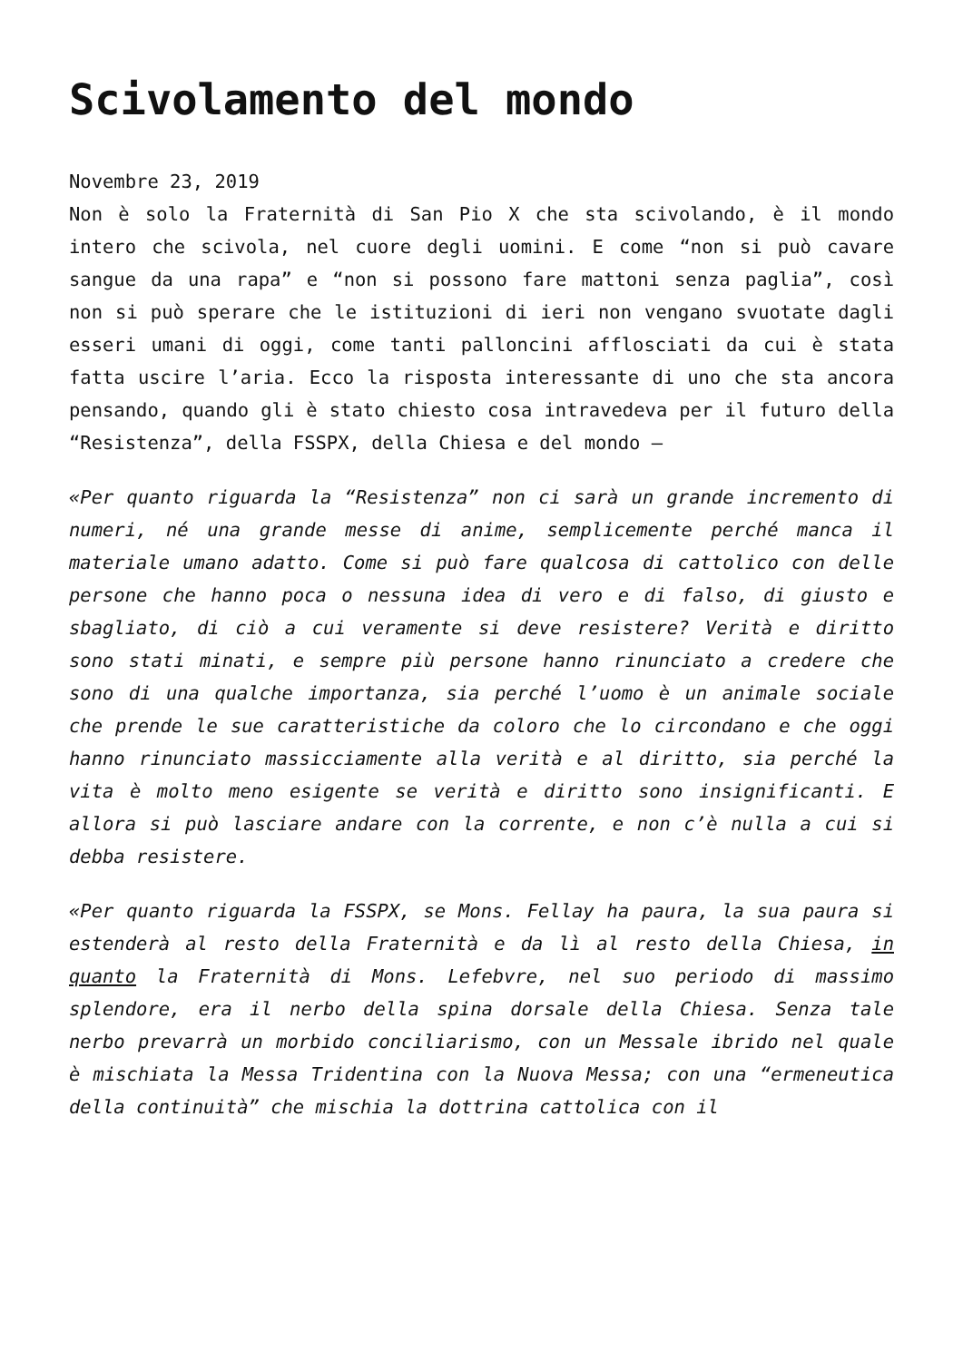Scivolamento del mondo
Novembre 23, 2019
Non è solo la Fraternità di San Pio X che sta scivolando, è il mondo intero che scivola, nel cuore degli uomini. E come “non si può cavare sangue da una rapa” e “non si possono fare mattoni senza paglia”, così non si può sperare che le istituzioni di ieri non vengano svuotate dagli esseri umani di oggi, come tanti palloncini afflosciati da cui è stata fatta uscire l’aria. Ecco la risposta interessante di uno che sta ancora pensando, quando gli è stato chiesto cosa intravedeva per il futuro della “Resistenza”, della FSSPX, della Chiesa e del mondo –
«Per quanto riguarda la “Resistenza” non ci sarà un grande incremento di numeri, né una grande messe di anime, semplicemente perché manca il materiale umano adatto. Come si può fare qualcosa di cattolico con delle persone che hanno poca o nessuna idea di vero e di falso, di giusto e sbagliato, di ciò a cui veramente si deve resistere? Verità e diritto sono stati minati, e sempre più persone hanno rinunciato a credere che sono di una qualche importanza, sia perché l’uomo è un animale sociale che prende le sue caratteristiche da coloro che lo circondano e che oggi hanno rinunciato massicciamente alla verità e al diritto, sia perché la vita è molto meno esigente se verità e diritto sono insignificanti. E allora si può lasciare andare con la corrente, e non c’è nulla a cui si debba resistere.
«Per quanto riguarda la FSSPX, se Mons. Fellay ha paura, la sua paura si estenderà al resto della Fraternità e da lì al resto della Chiesa, in quanto la Fraternità di Mons. Lefebvre, nel suo periodo di massimo splendore, era il nerbo della spina dorsale della Chiesa. Senza tale nerbo prevarrà un morbido conciliarismo, con un Messale ibrido nel quale è mischiata la Messa Tridentina con la Nuova Messa; con una “ermeneutica della continuità” che mischia la dottrina cattolica con il